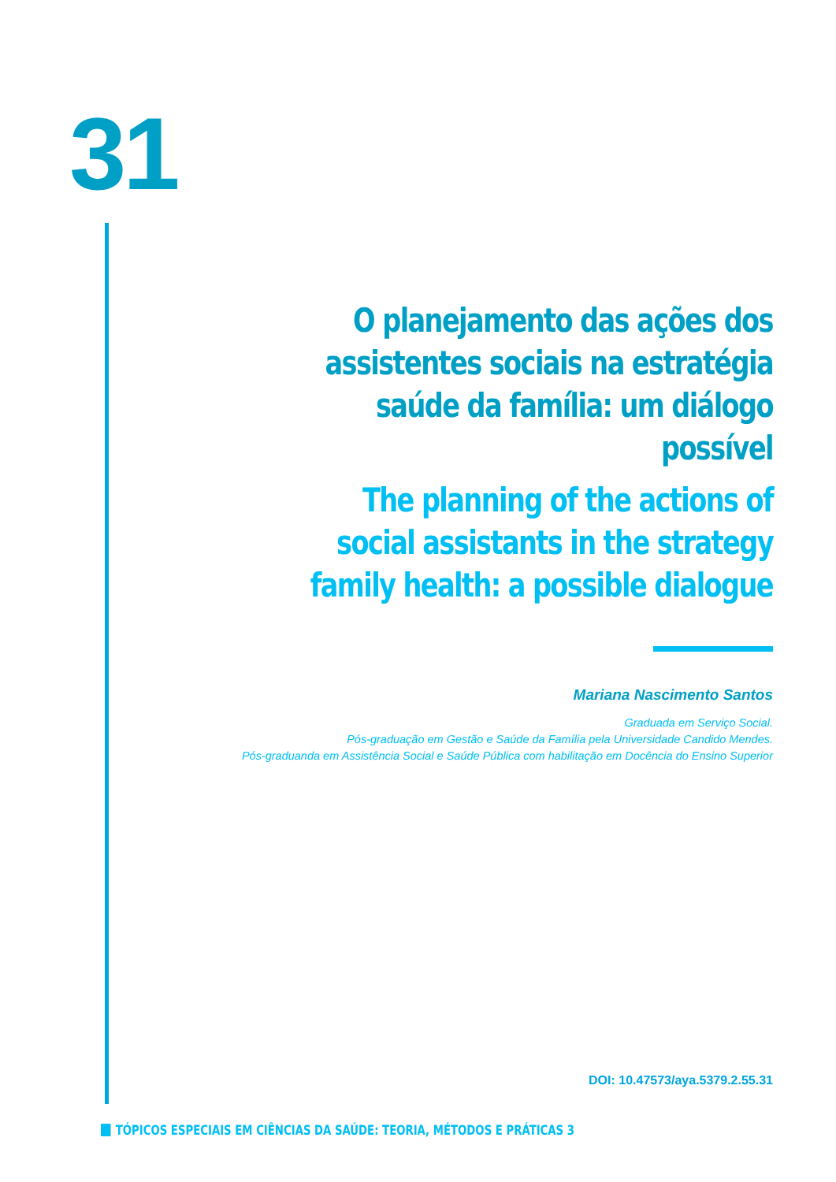31
O planejamento das ações dos assistentes sociais na estratégia saúde da família: um diálogo possível
The planning of the actions of social assistants in the strategy family health: a possible dialogue
Mariana Nascimento Santos
Graduada em Serviço Social.
Pós-graduação em Gestão e Saúde da Família pela Universidade Candido Mendes.
Pós-graduanda em Assistência Social e Saúde Pública com habilitação em Docência do Ensino Superior
DOI: 10.47573/aya.5379.2.55.31
TÓPICOS ESPECIAIS EM CIÊNCIAS DA SAÚDE: TEORIA, MÉTODOS E PRÁTICAS 3